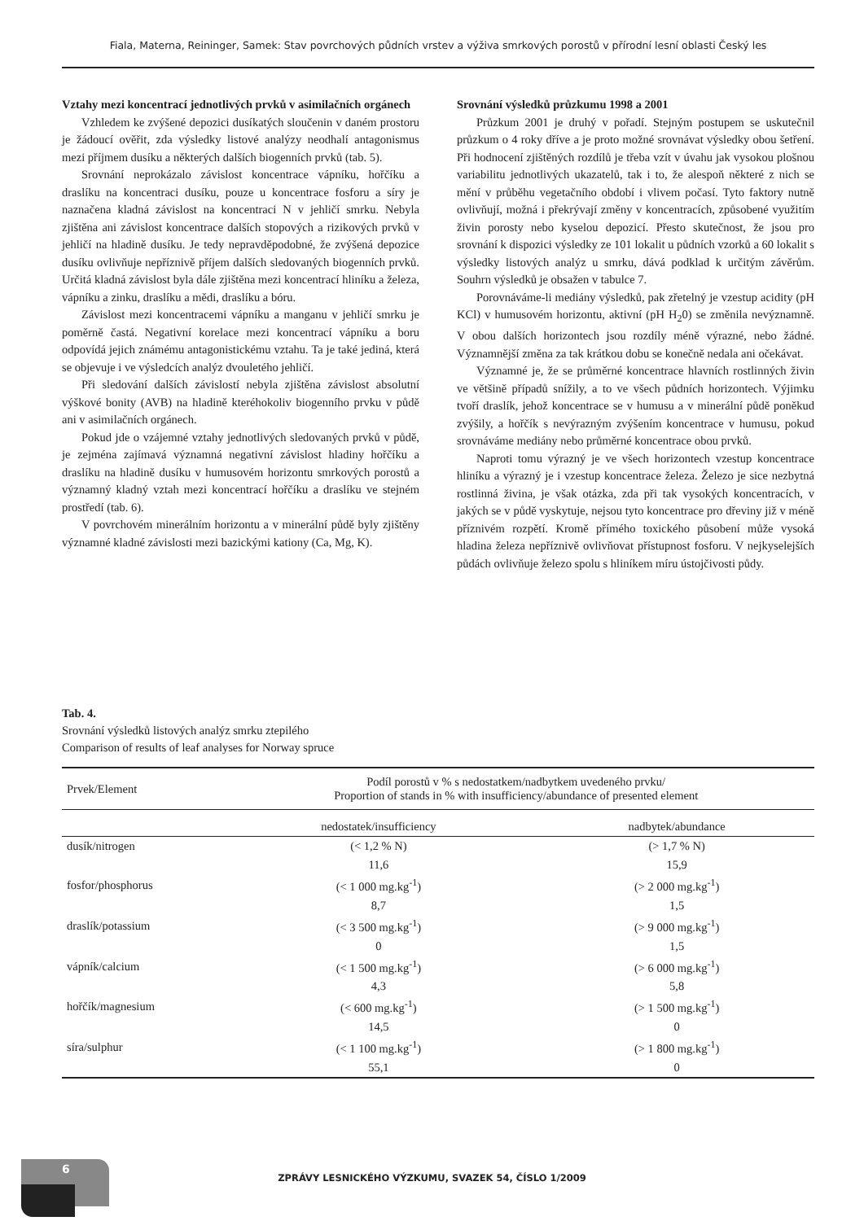Fiala, Materna, Reininger, Samek: Stav povrchových půdních vrstev a výživa smrkových porostů v přírodní lesní oblasti Český les
Vztahy mezi koncentrací jednotlivých prvků v asimilačních orgánech
Vzhledem ke zvýšené depozici dusíkatých sloučenin v daném prostoru je žádoucí ověřit, zda výsledky listové analýzy neodhalí antagonismus mezi příjmem dusíku a některých dalších biogenních prvků (tab. 5).
Srovnání neprokázalo závislost koncentrace vápníku, hořčíku a draslíku na koncentraci dusíku, pouze u koncentrace fosforu a síry je naznačena kladná závislost na koncentraci N v jehličí smrku. Nebyla zjištěna ani závislost koncentrace dalších stopových a rizikových prvků v jehličí na hladině dusíku. Je tedy nepravděpodobné, že zvýšená depozice dusíku ovlivňuje nepříznivě příjem dalších sledovaných biogenních prvků. Určitá kladná závislost byla dále zjištěna mezi koncentrací hliníku a železa, vápníku a zinku, draslíku a mědi, draslíku a bóru.
Závislost mezi koncentracemi vápníku a manganu v jehličí smrku je poměrně častá. Negativní korelace mezi koncentrací vápníku a boru odpovídá jejich známému antagonistickému vztahu. Ta je také jediná, která se objevuje i ve výsledcích analýz dvouletého jehličí.
Při sledování dalších závislostí nebyla zjištěna závislost absolutní výškové bonity (AVB) na hladině kteréhokoliv biogenního prvku v půdě ani v asimilačních orgánech.
Pokud jde o vzájemné vztahy jednotlivých sledovaných prvků v půdě, je zejména zajímavá významná negativní závislost hladiny hořčíku a draslíku na hladině dusíku v humusovém horizontu smrkových porostů a významný kladný vztah mezi koncentrací hořčíku a draslíku ve stejném prostředí (tab. 6).
V povrchovém minerálním horizontu a v minerální půdě byly zjištěny významné kladné závislosti mezi bazickými kationy (Ca, Mg, K).
Srovnání výsledků průzkumu 1998 a 2001
Průzkum 2001 je druhý v pořadí. Stejným postupem se uskutečnil průzkum o 4 roky dříve a je proto možné srovnávat výsledky obou šetření. Při hodnocení zjištěných rozdílů je třeba vzít v úvahu jak vysokou plošnou variabilitu jednotlivých ukazatelů, tak i to, že alespoň některé z nich se mění v průběhu vegetačního období i vlivem počasí. Tyto faktory nutně ovlivňují, možná i překrývají změny v koncentracích, způsobené využitím živin porosty nebo kyselou depozicí. Přesto skutečnost, že jsou pro srovnání k dispozici výsledky ze 101 lokalit u půdních vzorků a 60 lokalit s výsledky listových analýz u smrku, dává podklad k určitým závěrům. Souhrn výsledků je obsažen v tabulce 7.
Porovnáváme-li mediány výsledků, pak zřetelný je vzestup acidity (pH KCl) v humusovém horizontu, aktivní (pH H<sub>2</sub>0) se změnila nevýznamně. V obou dalších horizontech jsou rozdíly méně výrazné, nebo žádné. Významnější změna za tak krátkou dobu se konečně nedala ani očekávat.
Významné je, že se průměrné koncentrace hlavních rostlinných živin ve většině případů snížily, a to ve všech půdních horizontech. Výjimku tvoří draslík, jehož koncentrace se v humusu a v minerální půdě poněkud zvýšily, a hořčík s nevýrazným zvýšením koncentrace v humusu, pokud srovnáváme mediány nebo průměrné koncentrace obou prvků.
Naproti tomu výrazný je ve všech horizontech vzestup koncentrace hliníku a výrazný je i vzestup koncentrace železa. Železo je sice nezbytná rostlinná živina, je však otázka, zda při tak vysokých koncentracích, v jakých se v půdě vyskytuje, nejsou tyto koncentrace pro dřeviny již v méně příznivém rozpětí. Kromě přímého toxického působení může vysoká hladina železa nepříznivě ovlivňovat přístupnost fosforu. V nejkyselejších půdách ovlivňuje železo spolu s hliníkem míru ústojčivosti půdy.
Tab. 4.
Srovnání výsledků listových analýz smrku ztepilého
Comparison of results of leaf analyses for Norway spruce
| Prvek/Element | Podíl porostů v % s nedostatkem/nadbytkem uvedeného prvku/ Proportion of stands in % with insufficiency/abundance of presented element | |
| --- | --- | --- |
| | nedostatek/insufficiency | nadbytek/abundance |
| dusík/nitrogen | (< 1,2 % N) | (> 1,7 % N) |
| | 11,6 | 15,9 |
| fosfor/phosphorus | (< 1 000 mg.kg<sup>-1</sup>) | (> 2 000 mg.kg<sup>-1</sup>) |
| | 8,7 | 1,5 |
| draslík/potassium | (< 3 500 mg.kg<sup>-1</sup>) | (> 9 000 mg.kg<sup>-1</sup>) |
| | 0 | 1,5 |
| vápník/calcium | (< 1 500 mg.kg<sup>-1</sup>) | (> 6 000 mg.kg<sup>-1</sup>) |
| | 4,3 | 5,8 |
| hořčík/magnesium | (< 600 mg.kg<sup>-1</sup>) | (> 1 500 mg.kg<sup>-1</sup>) |
| | 14,5 | 0 |
| síra/sulphur | (< 1 100 mg.kg<sup>-1</sup>) | (> 1 800 mg.kg<sup>-1</sup>) |
| | 55,1 | 0 |
6
ZPRÁVY LESNICKÉHO VÝZKUMU, SVAZEK 54, ČÍSLO 1/2009